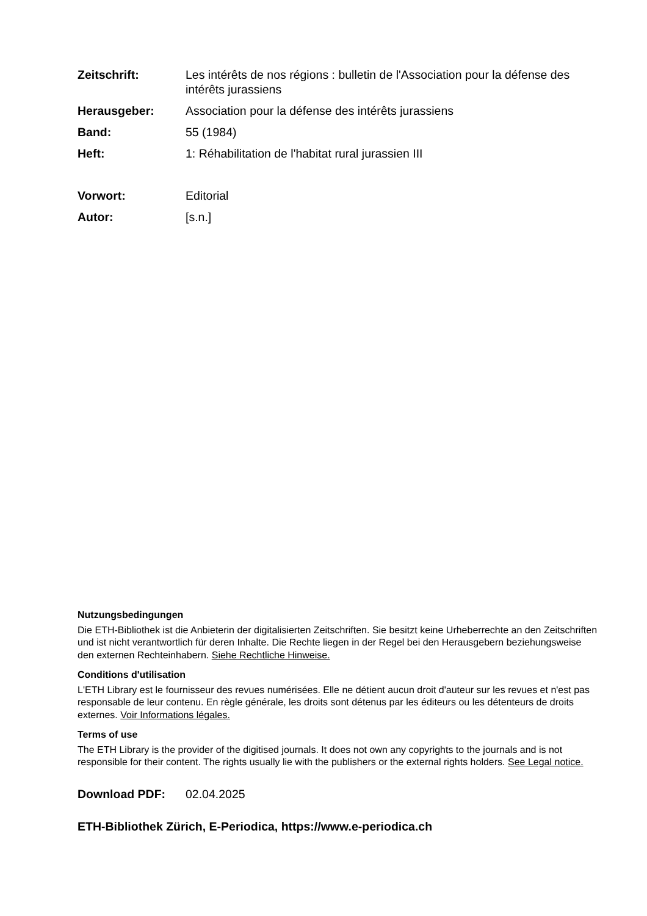Zeitschrift: Les intérêts de nos régions : bulletin de l'Association pour la défense des intérêts jurassiens
Herausgeber: Association pour la défense des intérêts jurassiens
Band: 55 (1984)
Heft: 1: Réhabilitation de l'habitat rural jurassien III
Vorwort: Editorial
Autor: [s.n.]
Nutzungsbedingungen
Die ETH-Bibliothek ist die Anbieterin der digitalisierten Zeitschriften. Sie besitzt keine Urheberrechte an den Zeitschriften und ist nicht verantwortlich für deren Inhalte. Die Rechte liegen in der Regel bei den Herausgebern beziehungsweise den externen Rechteinhabern. Siehe Rechtliche Hinweise.
Conditions d'utilisation
L'ETH Library est le fournisseur des revues numérisées. Elle ne détient aucun droit d'auteur sur les revues et n'est pas responsable de leur contenu. En règle générale, les droits sont détenus par les éditeurs ou les détenteurs de droits externes. Voir Informations légales.
Terms of use
The ETH Library is the provider of the digitised journals. It does not own any copyrights to the journals and is not responsible for their content. The rights usually lie with the publishers or the external rights holders. See Legal notice.
Download PDF: 02.04.2025
ETH-Bibliothek Zürich, E-Periodica, https://www.e-periodica.ch